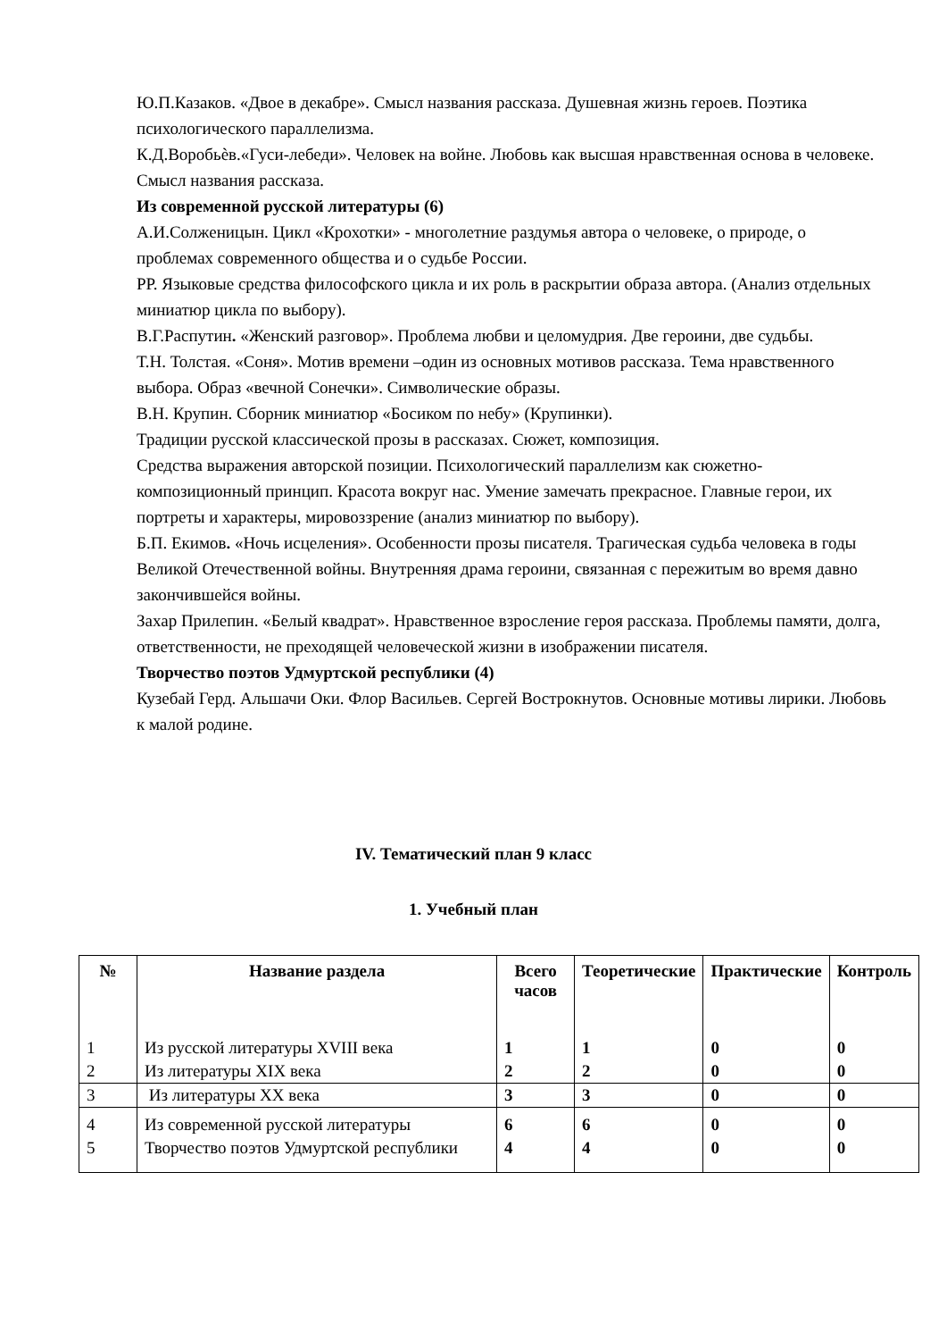Ю.П.Казаков. «Двое в декабре». Смысл названия рассказа. Душевная жизнь героев. Поэтика психологического параллелизма.
К.Д.Воробьѐв.«Гуси-лебеди». Человек на войне. Любовь как высшая нравственная основа в человеке. Смысл названия рассказа.
Из современной русской литературы (6)
А.И.Солженицын. Цикл «Крохотки» - многолетние раздумья автора о человеке, о природе, о проблемах современного общества и о судьбе России.
РР. Языковые средства философского цикла и их роль в раскрытии образа автора. (Анализ отдельных миниатюр цикла по выбору).
В.Г.Распутин. «Женский разговор». Проблема любви и целомудрия. Две героини, две судьбы.
Т.Н. Толстая. «Соня». Мотив времени –один из основных мотивов рассказа. Тема нравственного выбора. Образ «вечной Сонечки». Символические образы.
В.Н. Крупин. Сборник миниатюр «Босиком по небу» (Крупинки).
Традиции русской классической прозы в рассказах. Сюжет, композиция.
Средства выражения авторской позиции. Психологический параллелизм как сюжетно-композиционный принцип. Красота вокруг нас. Умение замечать прекрасное. Главные герои, их портреты и характеры, мировоззрение (анализ миниатюр по выбору).
Б.П. Екимов. «Ночь исцеления». Особенности прозы писателя. Трагическая судьба человека в годы Великой Отечественной войны. Внутренняя драма героини, связанная с пережитым во время давно закончившейся войны.
Захар Прилепин. «Белый квадрат». Нравственное взросление героя рассказа. Проблемы памяти, долга, ответственности, не преходящей человеческой жизни в изображении писателя.
Творчество поэтов Удмуртской республики (4)
Кузебай Герд. Альшачи Оки. Флор Васильев. Сергей Вострокнутов. Основные мотивы лирики. Любовь к малой родине.
IV. Тематический план 9 класс
1. Учебный план
| № | Название раздела | Всего часов | Теоретические | Практические | Контроль |
| --- | --- | --- | --- | --- | --- |
| 1 | Из русской литературы XVIII века | 1 | 1 | 0 | 0 |
| 2 | Из литературы XIX века | 2 | 2 | 0 | 0 |
| 3 | Из литературы XX века | 3 | 3 | 0 | 0 |
| 4 | Из современной русской литературы | 6 | 6 | 0 | 0 |
| 5 | Творчество поэтов Удмуртской республики | 4 | 4 | 0 | 0 |